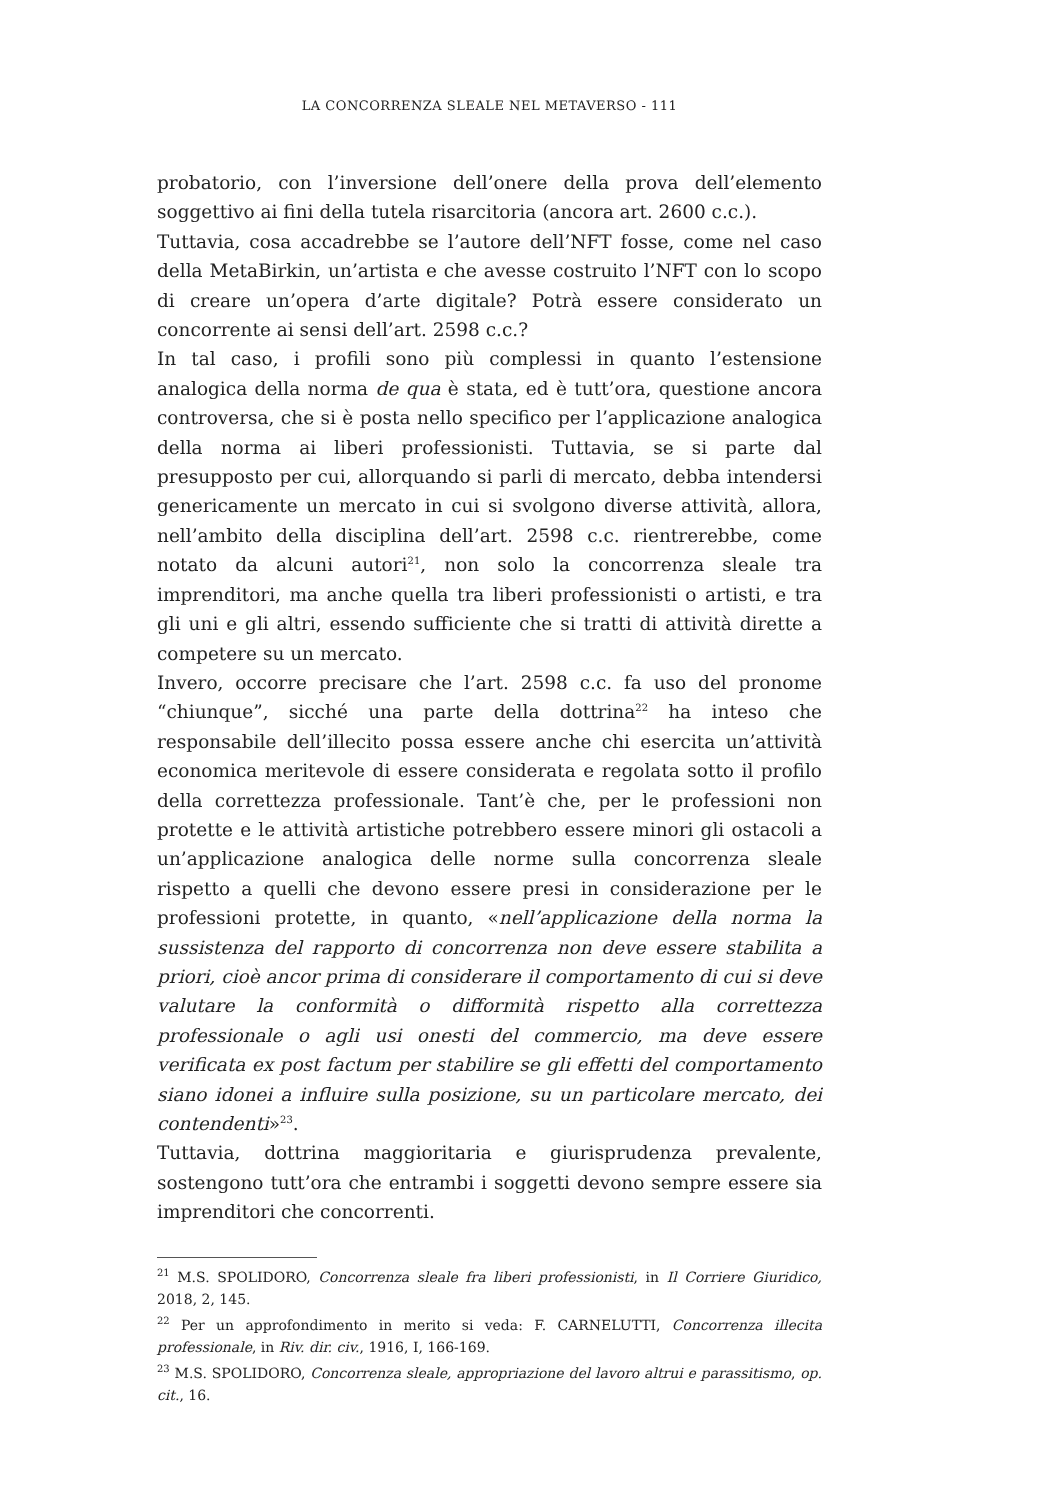LA CONCORRENZA SLEALE NEL METAVERSO - 111
probatorio, con l’inversione dell’onere della prova dell’elemento soggettivo ai fini della tutela risarcitoria (ancora art. 2600 c.c.).
Tuttavia, cosa accadrebbe se l’autore dell’NFT fosse, come nel caso della MetaBirkin, un’artista e che avesse costruito l’NFT con lo scopo di creare un’opera d’arte digitale? Potrà essere considerato un concorrente ai sensi dell’art. 2598 c.c.?
In tal caso, i profili sono più complessi in quanto l’estensione analogica della norma de qua è stata, ed è tutt’ora, questione ancora controversa, che si è posta nello specifico per l’applicazione analogica della norma ai liberi professionisti. Tuttavia, se si parte dal presupposto per cui, allorquando si parli di mercato, debba intendersi genericamente un mercato in cui si svolgono diverse attività, allora, nell’ambito della disciplina dell’art. 2598 c.c. rientrerebbe, come notato da alcuni autori<sup>21</sup>, non solo la concorrenza sleale tra imprenditori, ma anche quella tra liberi professionisti o artisti, e tra gli uni e gli altri, essendo sufficiente che si tratti di attività dirette a competere su un mercato.
Invero, occorre precisare che l’art. 2598 c.c. fa uso del pronome “chiunque”, sicché una parte della dottrina<sup>22</sup> ha inteso che responsabile dell’illecito possa essere anche chi esercita un’attività economica meritevole di essere considerata e regolata sotto il profilo della correttezza professionale. Tant’è che, per le professioni non protette e le attività artistiche potrebbero essere minori gli ostacoli a un’applicazione analogica delle norme sulla concorrenza sleale rispetto a quelli che devono essere presi in considerazione per le professioni protette, in quanto, «nell’applicazione della norma la sussistenza del rapporto di concorrenza non deve essere stabilita a priori, cioè ancor prima di considerare il comportamento di cui si deve valutare la conformità o difformità rispetto alla correttezza professionale o agli usi onesti del commercio, ma deve essere verificata ex post factum per stabilire se gli effetti del comportamento siano idonei a influire sulla posizione, su un particolare mercato, dei contendenti»<sup>23</sup>.
Tuttavia, dottrina maggioritaria e giurisprudenza prevalente, sostengono tutt’ora che entrambi i soggetti devono sempre essere sia imprenditori che concorrenti.
<sup>21</sup> M.S. SPOLIDORO, Concorrenza sleale fra liberi professionisti, in Il Corriere Giuridico, 2018, 2, 145.
<sup>22</sup> Per un approfondimento in merito si veda: F. CARNELUTTI, Concorrenza illecita professionale, in Riv. dir. civ., 1916, I, 166-169.
<sup>23</sup> M.S. SPOLIDORO, Concorrenza sleale, appropriazione del lavoro altrui e parassitismo, op. cit., 16.